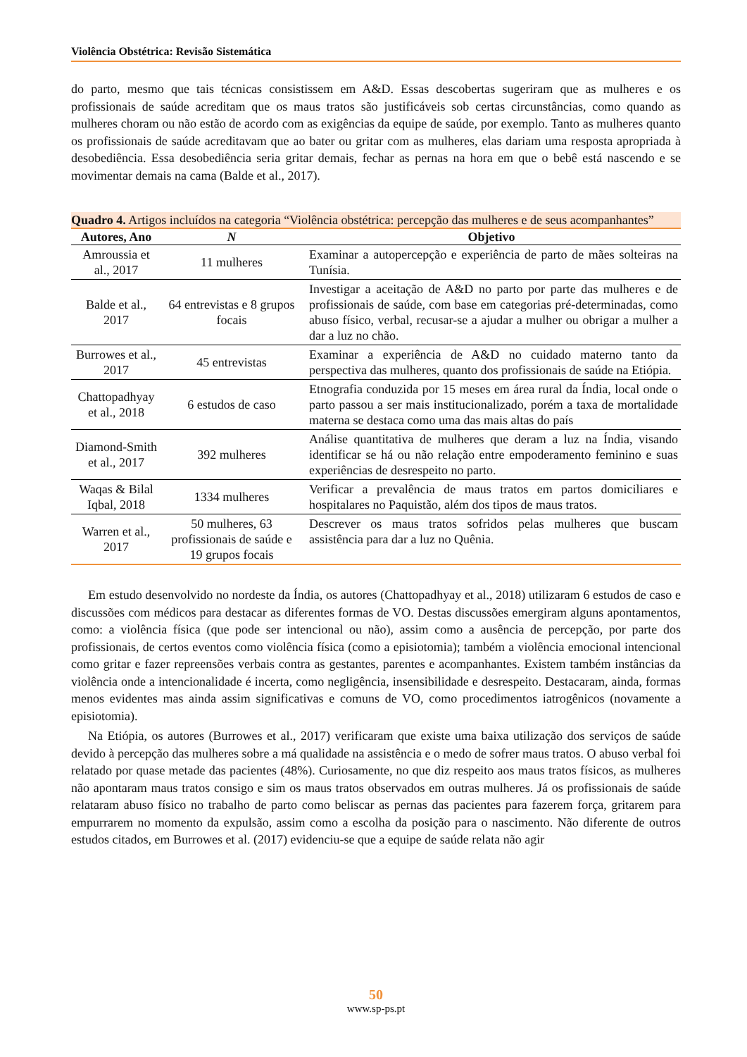Violência Obstétrica: Revisão Sistemática
do parto, mesmo que tais técnicas consistissem em A&D. Essas descobertas sugeriram que as mulheres e os profissionais de saúde acreditam que os maus tratos são justificáveis sob certas circunstâncias, como quando as mulheres choram ou não estão de acordo com as exigências da equipe de saúde, por exemplo. Tanto as mulheres quanto os profissionais de saúde acreditavam que ao bater ou gritar com as mulheres, elas dariam uma resposta apropriada à desobediência. Essa desobediência seria gritar demais, fechar as pernas na hora em que o bebê está nascendo e se movimentar demais na cama (Balde et al., 2017).
Quadro 4. Artigos incluídos na categoria “Violência obstétrica: percepção das mulheres e de seus acompanhantes”
| Autores, Ano | N | Objetivo |
| --- | --- | --- |
| Amroussia et al., 2017 | 11 mulheres | Examinar a autopercepção e experiência de parto de mães solteiras na Tunísia. |
| Balde et al., 2017 | 64 entrevistas e 8 grupos focais | Investigar a aceitação de A&D no parto por parte das mulheres e de profissionais de saúde, com base em categorias pré-determinadas, como abuso físico, verbal, recusar-se a ajudar a mulher ou obrigar a mulher a dar a luz no chão. |
| Burrowes et al., 2017 | 45 entrevistas | Examinar a experiência de A&D no cuidado materno tanto da perspectiva das mulheres, quanto dos profissionais de saúde na Etiópia. |
| Chattopadhyay et al., 2018 | 6 estudos de caso | Etnografia conduzida por 15 meses em área rural da Índia, local onde o parto passou a ser mais institucionalizado, porém a taxa de mortalidade materna se destaca como uma das mais altas do país |
| Diamond-Smith et al., 2017 | 392 mulheres | Análise quantitativa de mulheres que deram a luz na Índia, visando identificar se há ou não relação entre empoderamento feminino e suas experiências de desrespeito no parto. |
| Waqas & Bilal Iqbal, 2018 | 1334 mulheres | Verificar a prevalência de maus tratos em partos domiciliares e hospitalares no Paquistão, além dos tipos de maus tratos. |
| Warren et al., 2017 | 50 mulheres, 63 profissionais de saúde e 19 grupos focais | Descrever os maus tratos sofridos pelas mulheres que buscam assistência para dar a luz no Quênia. |
Em estudo desenvolvido no nordeste da Índia, os autores (Chattopadhyay et al., 2018) utilizaram 6 estudos de caso e discussões com médicos para destacar as diferentes formas de VO. Destas discussões emergiram alguns apontamentos, como: a violência física (que pode ser intencional ou não), assim como a ausência de percepção, por parte dos profissionais, de certos eventos como violência física (como a episiotomia); também a violência emocional intencional como gritar e fazer repreensões verbais contra as gestantes, parentes e acompanhantes. Existem também instâncias da violência onde a intencionalidade é incerta, como negligência, insensibilidade e desrespeito. Destacaram, ainda, formas menos evidentes mas ainda assim significativas e comuns de VO, como procedimentos iatrogênicos (novamente a episiotomia).
Na Etiópia, os autores (Burrowes et al., 2017) verificaram que existe uma baixa utilização dos serviços de saúde devido à percepção das mulheres sobre a má qualidade na assistência e o medo de sofrer maus tratos. O abuso verbal foi relatado por quase metade das pacientes (48%). Curiosamente, no que diz respeito aos maus tratos físicos, as mulheres não apontaram maus tratos consigo e sim os maus tratos observados em outras mulheres. Já os profissionais de saúde relataram abuso físico no trabalho de parto como beliscar as pernas das pacientes para fazerem força, gritarem para empurrarem no momento da expulsão, assim como a escolha da posição para o nascimento. Não diferente de outros estudos citados, em Burrowes et al. (2017) evidenciu-se que a equipe de saúde relata não agir
50
www.sp-ps.pt